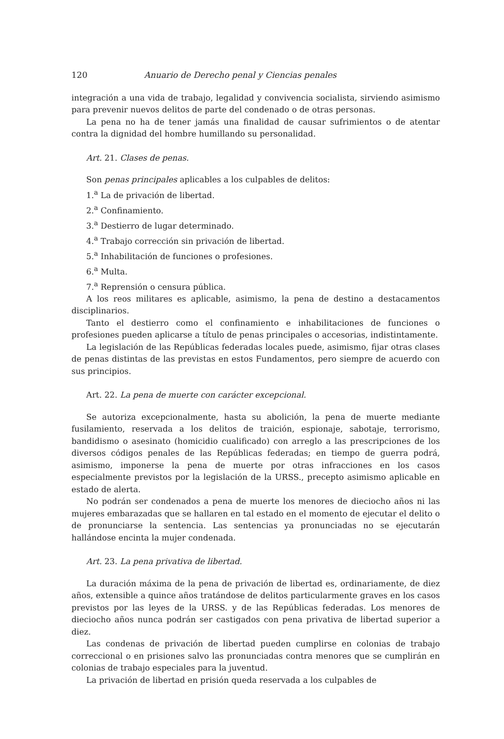120 Anuario de Derecho penal y Ciencias penales
integración a una vida de trabajo, legalidad y convivencia socialista, sirviendo asimismo para prevenir nuevos delitos de parte del condenado o de otras personas.
La pena no ha de tener jamás una finalidad de causar sufrimientos o de atentar contra la dignidad del hombre humillando su personalidad.
Art. 21. Clases de penas.
Son penas principales aplicables a los culpables de delitos:
1.<sup>a</sup> La de privación de libertad.
2.<sup>a</sup> Confinamiento.
3.<sup>a</sup> Destierro de lugar determinado.
4.<sup>a</sup> Trabajo corrección sin privación de libertad.
5.<sup>a</sup> Inhabilitación de funciones o profesiones.
6.<sup>a</sup> Multa.
7.<sup>a</sup> Reprensión o censura pública.
A los reos militares es aplicable, asimismo, la pena de destino a destacamentos disciplinarios.
Tanto el destierro como el confinamiento e inhabilitaciones de funciones o profesiones pueden aplicarse a título de penas principales o accesorias, indistintamente.
La legislación de las Repúblicas federadas locales puede, asimismo, fijar otras clases de penas distintas de las previstas en estos Fundamentos, pero siempre de acuerdo con sus principios.
Art. 22. La pena de muerte con carácter excepcional.
Se autoriza excepcionalmente, hasta su abolición, la pena de muerte mediante fusilamiento, reservada a los delitos de traición, espionaje, sabotaje, terrorismo, bandidismo o asesinato (homicidio cualificado) con arreglo a las prescripciones de los diversos códigos penales de las Repúblicas federadas; en tiempo de guerra podrá, asimismo, imponerse la pena de muerte por otras infracciones en los casos especialmente previstos por la legislación de la URSS., precepto asimismo aplicable en estado de alerta.
No podrán ser condenados a pena de muerte los menores de dieciocho años ni las mujeres embarazadas que se hallaren en tal estado en el momento de ejecutar el delito o de pronunciarse la sentencia. Las sentencias ya pronunciadas no se ejecutarán hallándose encinta la mujer condenada.
Art. 23. La pena privativa de libertad.
La duración máxima de la pena de privación de libertad es, ordinariamente, de diez años, extensible a quince años tratándose de delitos particularmente graves en los casos previstos por las leyes de la URSS. y de las Repúblicas federadas. Los menores de dieciocho años nunca podrán ser castigados con pena privativa de libertad superior a diez.
Las condenas de privación de libertad pueden cumplirse en colonias de trabajo correccional o en prisiones salvo las pronunciadas contra menores que se cumplirán en colonias de trabajo especiales para la juventud.
La privación de libertad en prisión queda reservada a los culpables de